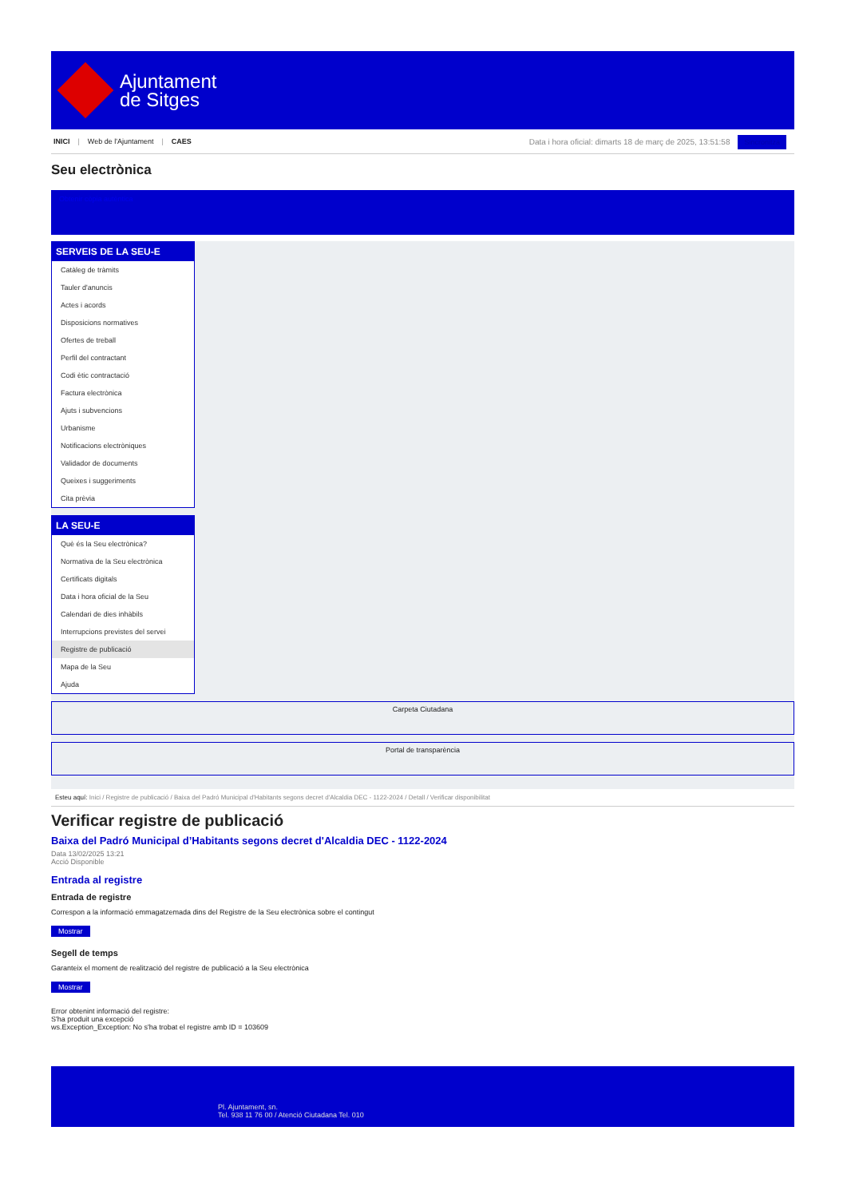Ajuntament
de Sitges
INICI | Web de l'Ajuntament | CAES
Data i hora oficial: dimarts 18 de març de 2025, 13:51:58 Sincronitza
Seu electrònica
Obtenir còpia autèntica
SERVEIS DE LA SEU-E
Catàleg de tràmits
Tauler d'anuncis
Actes i acords
Disposicions normatives
Ofertes de treball
Perfil del contractant
Codi ètic contractació
Factura electrònica
Ajuts i subvencions
Urbanisme
Notificacions electròniques
Validador de documents
Queixes i suggeriments
Cita prèvia
LA SEU-E
Què és la Seu electrònica?
Normativa de la Seu electrònica
Certificats digitals
Data i hora oficial de la Seu
Calendari de dies inhàbils
Interrupcions previstes del servei
Registre de publicació
Mapa de la Seu
Ajuda
Carpeta Ciutadana
Portal de transparència
Esteu aquí: Inici / Registre de publicació / Baixa del Padró Municipal d'Habitants segons decret d'Alcaldia DEC - 1122-2024 / Detall / Verificar disponibilitat
Verificar registre de publicació
Baixa del Padró Municipal d’Habitants segons decret d'Alcaldia DEC - 1122-2024
Data 13/02/2025 13:21
Acció Disponible
Entrada al registre
Entrada de registre
Correspon a la informació emmagatzemada dins del Registre de la Seu electrònica sobre el contingut
Mostrar
Segell de temps
Garanteix el moment de realització del registre de publicació a la Seu electrònica
Mostrar
Error obtenint informació del registre:
S'ha produit una excepció
ws.Exception_Exception: No s'ha trobat el registre amb ID = 103609
Pl. Ajuntament, sn.
Tel. 938 11 76 00 / Atenció Ciutadana Tel. 010